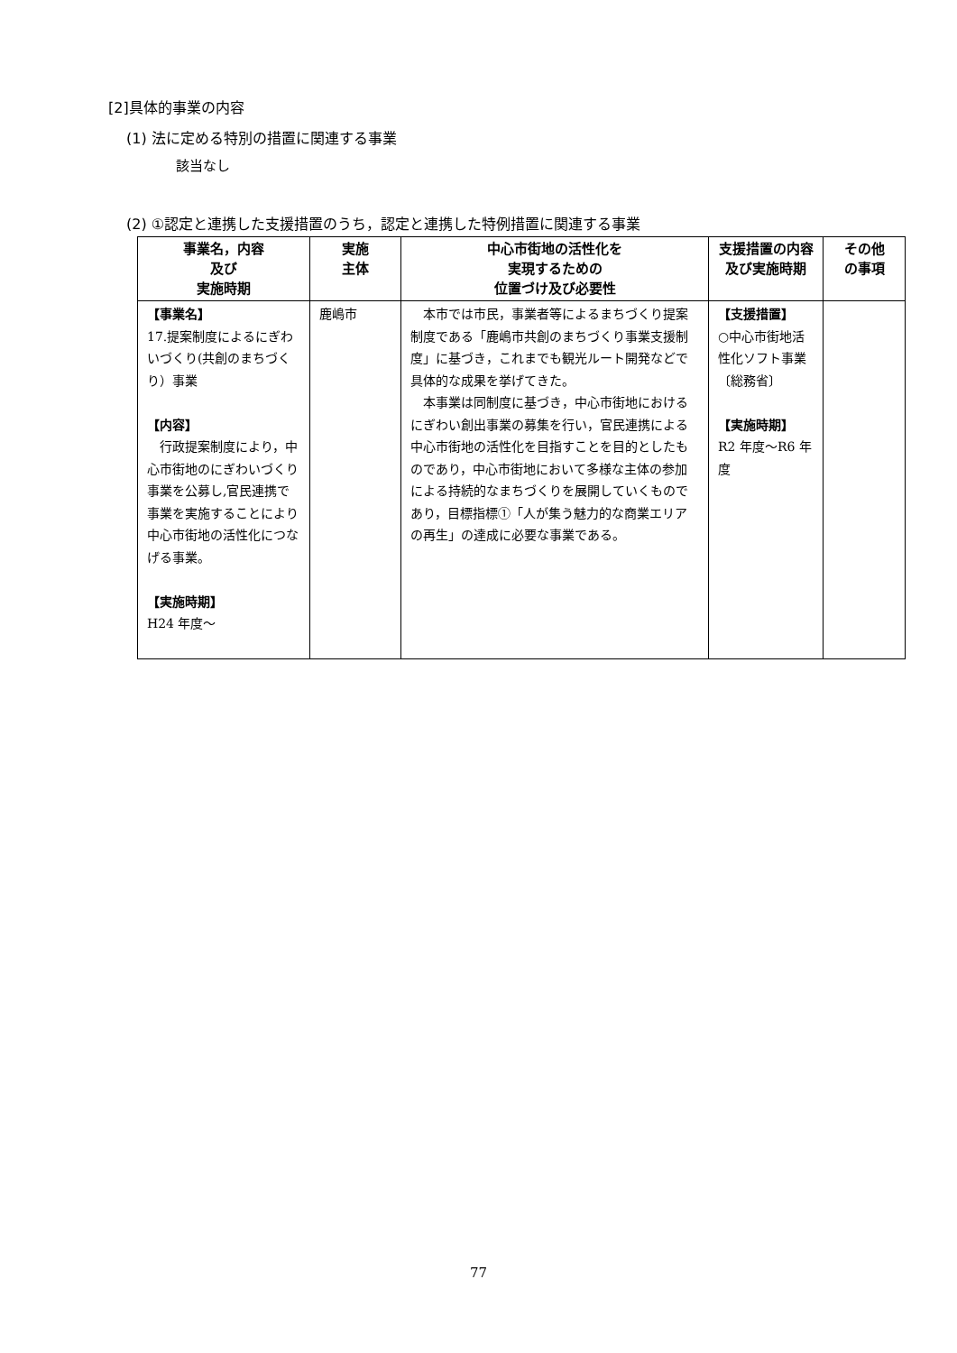[2]具体的事業の内容
(1) 法に定める特別の措置に関連する事業
該当なし
(2) ①認定と連携した支援措置のうち，認定と連携した特例措置に関連する事業
| 事業名，内容 及び 実施時期 | 実施 主体 | 中心市街地の活性化を 実現するための 位置づけ及び必要性 | 支援措置の内容及び実施時期 | その他 の事項 |
| --- | --- | --- | --- | --- |
| 【事業名】 17.提案制度によるにぎわいづくり(共創のまちづくり）事業 【内容】 行政提案制度により，中心市街地のにぎわいづくり事業を公募し,官民連携で事業を実施することにより中心市街地の活性化につなげる事業。 【実施時期】 H24 年度～ | 鹿嶋市 | 本市では市民，事業者等によるまちづくり提案制度である「鹿嶋市共創のまちづくり事業支援制度」に基づき，これまでも観光ルート開発などで具体的な成果を挙げてきた。 本事業は同制度に基づき，中心市街地におけるにぎわい創出事業の募集を行い，官民連携による中心市街地の活性化を目指すことを目的としたものであり，中心市街地において多様な主体の参加による持続的なまちづくりを展開していくものであり，目標指標①「人が集う魅力的な商業エリアの再生」の達成に必要な事業である。 | 【支援措置】 ○中心市街地活性化ソフト事業〔総務省〕 【実施時期】 R2 年度～R6 年度 | |
77